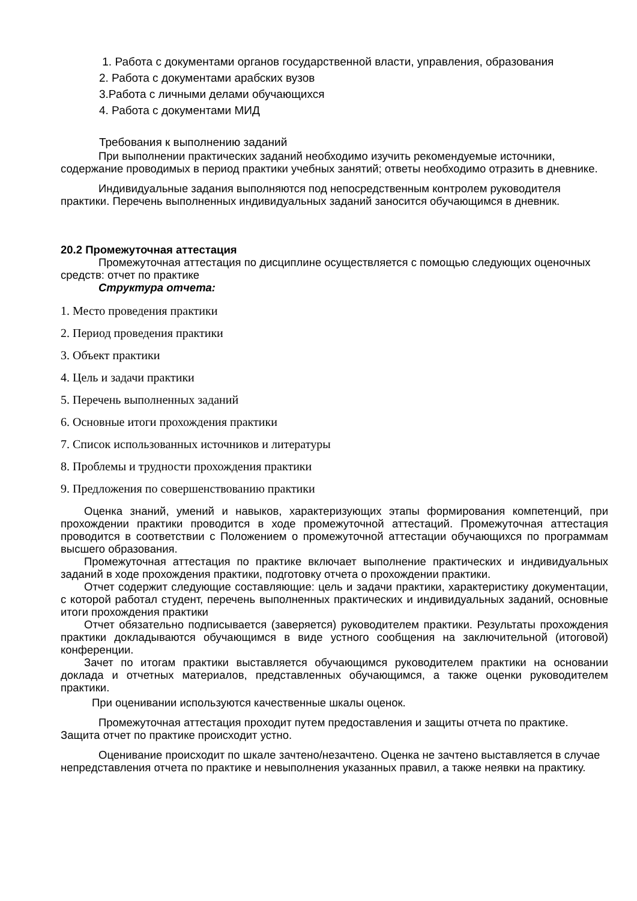1. Работа с документами органов государственной власти, управления, образования
2. Работа с документами арабских вузов
3.Работа с личными делами обучающихся
4. Работа с документами МИД
Требования к выполнению заданий
При выполнении практических заданий необходимо изучить рекомендуемые источники, содержание проводимых в период практики учебных занятий; ответы необходимо отразить в дневнике.
Индивидуальные задания выполняются под непосредственным контролем руководителя практики. Перечень выполненных индивидуальных заданий заносится обучающимся в дневник.
20.2 Промежуточная аттестация
Промежуточная аттестация по дисциплине осуществляется с помощью следующих оценочных средств: отчет по практике
Структура отчета:
1. Место проведения практики
2. Период проведения практики
3. Объект практики
4. Цель и задачи практики
5. Перечень выполненных заданий
6. Основные итоги прохождения практики
7. Список использованных источников и литературы
8. Проблемы и трудности прохождения практики
9. Предложения по совершенствованию практики
Оценка знаний, умений и навыков, характеризующих этапы формирования компетенций, при прохождении практики проводится в ходе промежуточной аттестаций. Промежуточная аттестация проводится в соответствии с Положением о промежуточной аттестации обучающихся по программам высшего образования.
Промежуточная аттестация по практике включает выполнение практических и индивидуальных заданий в ходе прохождения практики, подготовку отчета о прохождении практики.
Отчет содержит следующие составляющие: цель и задачи практики, характеристику документации, с которой работал студент, перечень выполненных практических и индивидуальных заданий, основные итоги прохождения практики
Отчет обязательно подписывается (заверяется) руководителем практики. Результаты прохождения практики докладываются обучающимся в виде устного сообщения на заключительной (итоговой) конференции.
Зачет по итогам практики выставляется обучающимся руководителем практики на основании доклада и отчетных материалов, представленных обучающимся, а также оценки руководителем практики.
При оценивании используются качественные шкалы оценок.
Промежуточная аттестация проходит путем предоставления и защиты отчета по практике. Защита отчет по практике происходит устно.
Оценивание происходит по шкале зачтено/незачтено. Оценка не зачтено выставляется в случае непредставления отчета по практике и невыполнения указанных правил, а также неявки на практику.